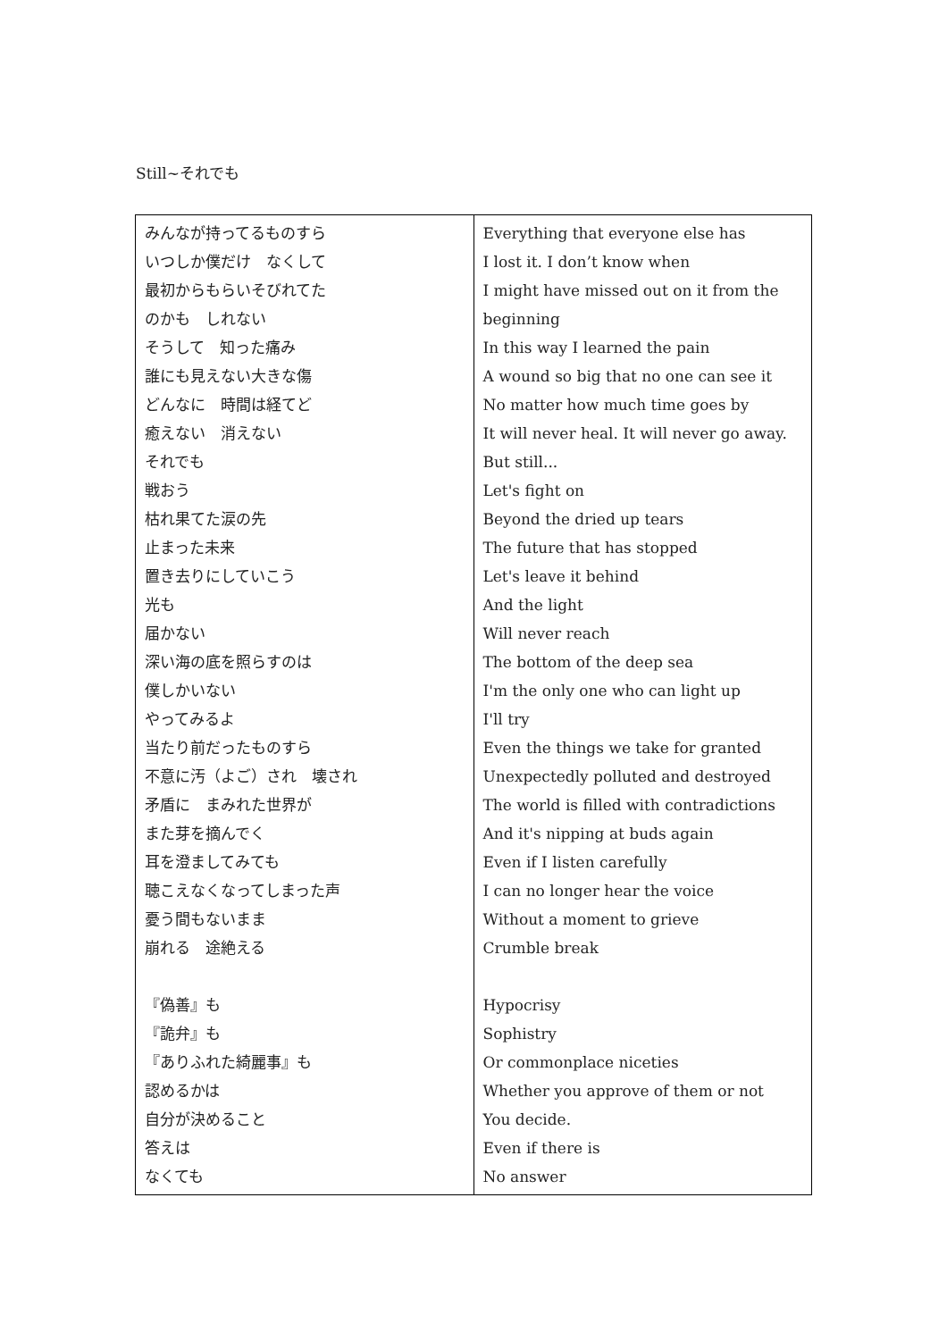Still~それでも
| みんなが持ってるものすら いつしか僕だけ なくして 最初からもらいそびれてた のかも しれない そうして 知った痛み 誰にも見えない大きな傷 どんなに 時間は経てど 癒えない 消えない それでも 戦おう 枯れ果てた涙の先 止まった未来 置き去りにしていこう 光も 届かない 深い海の底を照らすのは 僕しかいない やってみるよ 当たり前だったものすら 不意に汚（よご）され 壊され 矛盾に まみれた世界が また芽を摘んでく 耳を澄ましてみても 聴こえなくなってしまった声 憂う間もないまま 崩れる 途絶える 『偽善』も 『詭弁』も 『ありふれた綺麗事』も 認めるかは 自分が決めること 答えは なくても | Everything that everyone else has I lost it. I don’t know when I might have missed out on it from the beginning In this way I learned the pain A wound so big that no one can see it No matter how much time goes by It will never heal. It will never go away. But still... Let's fight on Beyond the dried up tears The future that has stopped Let's leave it behind And the light Will never reach The bottom of the deep sea I'm the only one who can light up I'll try Even the things we take for granted Unexpectedly polluted and destroyed The world is filled with contradictions And it's nipping at buds again Even if I listen carefully I can no longer hear the voice Without a moment to grieve Crumble break Hypocrisy Sophistry Or commonplace niceties Whether you approve of them or not You decide. Even if there is No answer |